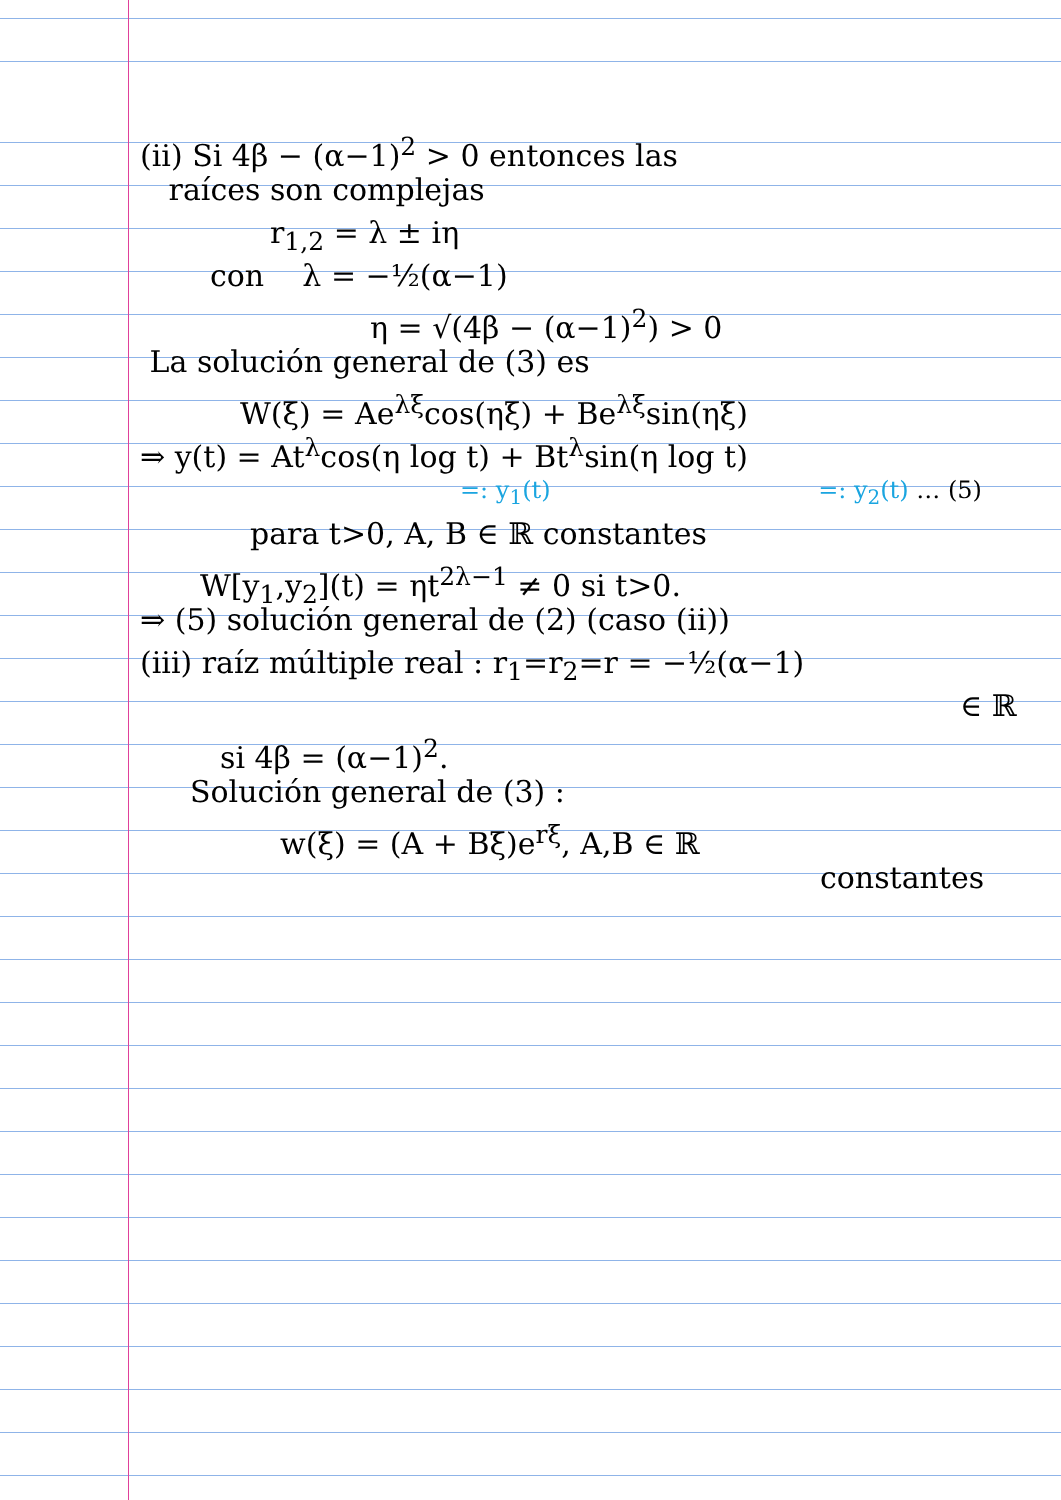(ii) Si 4β − (α−1)<sup>2</sup> > 0 entonces las
raíces son complejas
r<sub>1,2</sub> = λ ± iη
con λ = −½(α−1)
η = √(4β − (α−1)<sup>2</sup>) > 0
La solución general de (3) es
W(ξ) = Ae<sup>λξ</sup>cos(ηξ) + Be<sup>λξ</sup>sin(ηξ)
⇒ y(t) = At<sup>λ</sup>cos(η log t) + Bt<sup>λ</sup>sin(η log t)
=: y<sub>1</sub>(t) =: y<sub>2</sub>(t) … (5)
para t>0, A, B ∈ ℝ constantes
W[y<sub>1</sub>,y<sub>2</sub>](t) = ηt<sup>2λ−1</sup> ≠ 0 si t>0.
⇒ (5) solución general de (2) (caso (ii))
(iii) raíz múltiple real : r<sub>1</sub>=r<sub>2</sub>=r = −½(α−1)
∈ ℝ
si 4β = (α−1)<sup>2</sup>.
Solución general de (3) :
w(ξ) = (A + Bξ)e<sup>rξ</sup>, A,B ∈ ℝ
constantes